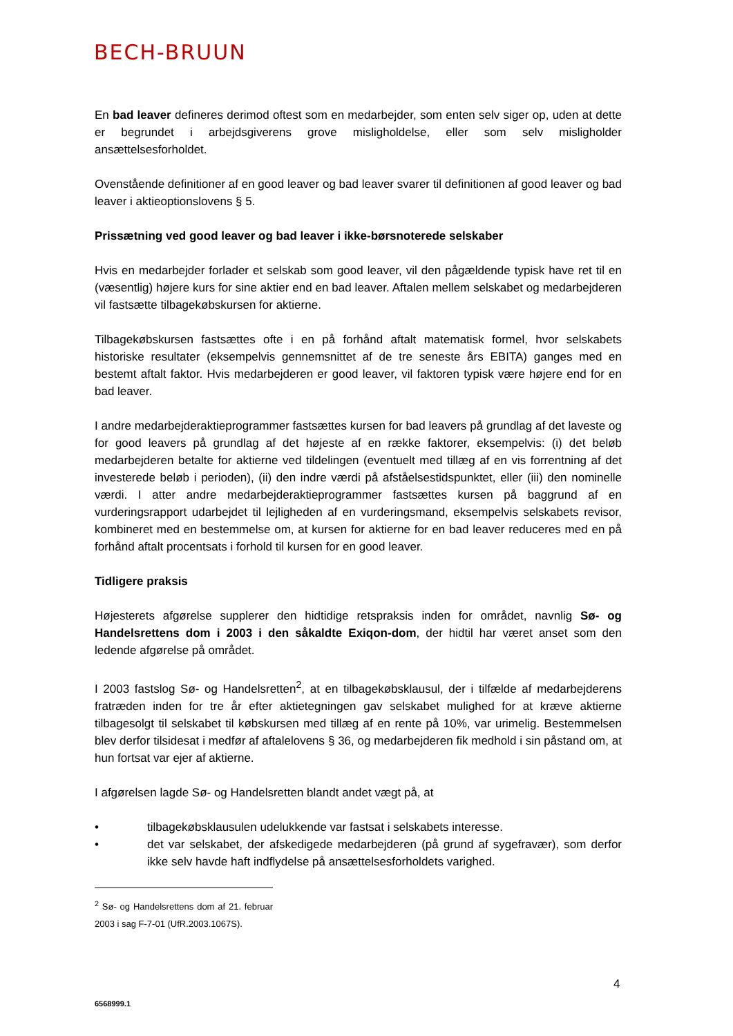BECH-BRUUN
En bad leaver defineres derimod oftest som en medarbejder, som enten selv siger op, uden at dette er begrundet i arbejdsgiverens grove misligholdelse, eller som selv misligholder ansættelsesforholdet.
Ovenstående definitioner af en good leaver og bad leaver svarer til definitionen af good leaver og bad leaver i aktieoptionslovens § 5.
Prissætning ved good leaver og bad leaver i ikke-børsnoterede selskaber
Hvis en medarbejder forlader et selskab som good leaver, vil den pågældende typisk have ret til en (væsentlig) højere kurs for sine aktier end en bad leaver. Aftalen mellem selskabet og medarbejderen vil fastsætte tilbagekøbskursen for aktierne.
Tilbagekøbskursen fastsættes ofte i en på forhånd aftalt matematisk formel, hvor selskabets historiske resultater (eksempelvis gennemsnittet af de tre seneste års EBITA) ganges med en bestemt aftalt faktor. Hvis medarbejderen er good leaver, vil faktoren typisk være højere end for en bad leaver.
I andre medarbejderaktieprogrammer fastsættes kursen for bad leavers på grundlag af det laveste og for good leavers på grundlag af det højeste af en række faktorer, eksempelvis: (i) det beløb medarbejderen betalte for aktierne ved tildelingen (eventuelt med tillæg af en vis forrentning af det investerede beløb i perioden), (ii) den indre værdi på afståelsestidspunktet, eller (iii) den nominelle værdi. I atter andre medarbejderaktieprogrammer fastsættes kursen på baggrund af en vurderingsrapport udarbejdet til lejligheden af en vurderingsmand, eksempelvis selskabets revisor, kombineret med en bestemmelse om, at kursen for aktierne for en bad leaver reduceres med en på forhånd aftalt procentsats i forhold til kursen for en good leaver.
Tidligere praksis
Højesterets afgørelse supplerer den hidtidige retspraksis inden for området, navnlig Sø- og Handelsrettens dom i 2003 i den såkaldte Exiqon-dom, der hidtil har været anset som den ledende afgørelse på området.
I 2003 fastslog Sø- og Handelsretten<sup>2</sup>, at en tilbagekøbsklausul, der i tilfælde af medarbejderens fratræden inden for tre år efter aktietegningen gav selskabet mulighed for at kræve aktierne tilbagesolgt til selskabet til købskursen med tillæg af en rente på 10%, var urimelig. Bestemmelsen blev derfor tilsidesat i medfør af aftalelovens § 36, og medarbejderen fik medhold i sin påstand om, at hun fortsat var ejer af aktierne.
I afgørelsen lagde Sø- og Handelsretten blandt andet vægt på, at
• tilbagekøbsklausulen udelukkende var fastsat i selskabets interesse.
• det var selskabet, der afskedigede medarbejderen (på grund af sygefravær), som derfor ikke selv havde haft indflydelse på ansættelsesforholdets varighed.
<sup>2</sup> Sø- og Handelsrettens dom af 21. februar 2003 i sag F-7-01 (UfR.2003.1067S).
4
6568999.1